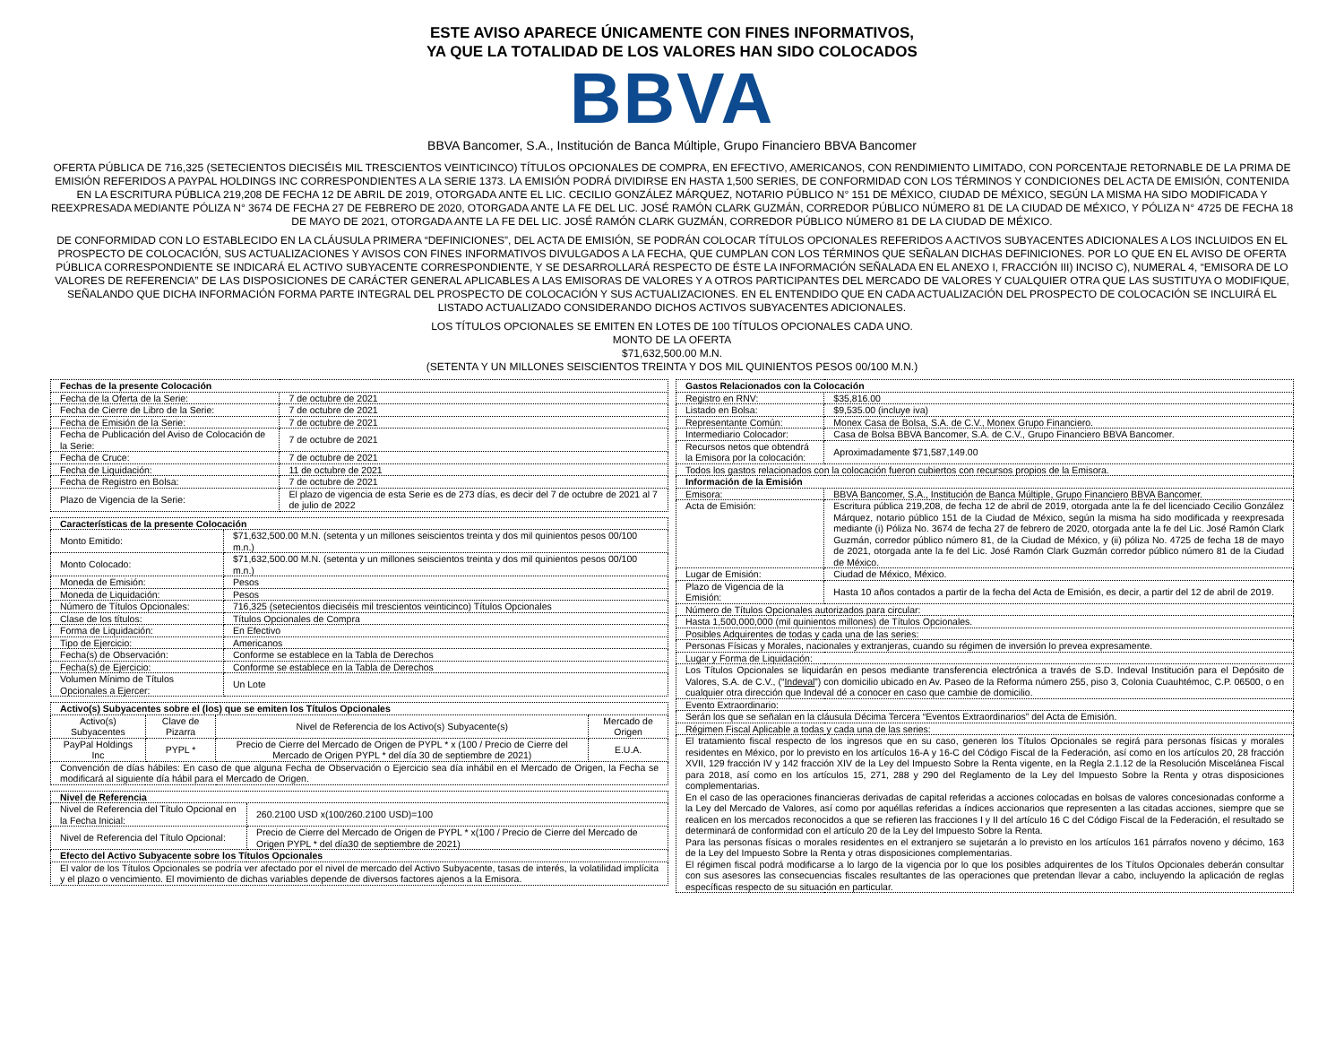ESTE AVISO APARECE ÚNICAMENTE CON FINES INFORMATIVOS,
YA QUE LA TOTALIDAD DE LOS VALORES HAN SIDO COLOCADOS
BBVA
BBVA Bancomer, S.A., Institución de Banca Múltiple, Grupo Financiero BBVA Bancomer
OFERTA PÚBLICA DE 716,325 (SETECIENTOS DIECISÉIS MIL TRESCIENTOS VEINTICINCO) TÍTULOS OPCIONALES DE COMPRA, EN EFECTIVO, AMERICANOS, CON RENDIMIENTO LIMITADO, CON PORCENTAJE RETORNABLE DE LA PRIMA DE EMISIÓN REFERIDOS A PAYPAL HOLDINGS INC CORRESPONDIENTES A LA SERIE 1373. LA EMISIÓN PODRÁ DIVIDIRSE EN HASTA 1,500 SERIES, DE CONFORMIDAD CON LOS TÉRMINOS Y CONDICIONES DEL ACTA DE EMISIÓN, CONTENIDA EN LA ESCRITURA PÚBLICA 219,208 DE FECHA 12 DE ABRIL DE 2019, OTORGADA ANTE EL LIC. CECILIO GONZÁLEZ MÁRQUEZ, NOTARIO PÚBLICO N° 151 DE MÉXICO, CIUDAD DE MÉXICO, SEGÚN LA MISMA HA SIDO MODIFICADA Y REEXPRESADA MEDIANTE PÓLIZA N° 3674 DE FECHA 27 DE FEBRERO DE 2020, OTORGADA ANTE LA FE DEL LIC. JOSÉ RAMÓN CLARK GUZMÁN, CORREDOR PÚBLICO NÚMERO 81 DE LA CIUDAD DE MÉXICO, Y PÓLIZA N° 4725 DE FECHA 18 DE MAYO DE 2021, OTORGADA ANTE LA FE DEL LIC. JOSÉ RAMÓN CLARK GUZMÁN, CORREDOR PÚBLICO NÚMERO 81 DE LA CIUDAD DE MÉXICO.
DE CONFORMIDAD CON LO ESTABLECIDO EN LA CLÁUSULA PRIMERA “DEFINICIONES”, DEL ACTA DE EMISIÓN, SE PODRÁN COLOCAR TÍTULOS OPCIONALES REFERIDOS A ACTIVOS SUBYACENTES ADICIONALES A LOS INCLUIDOS EN EL PROSPECTO DE COLOCACIÓN, SUS ACTUALIZACIONES Y AVISOS CON FINES INFORMATIVOS DIVULGADOS A LA FECHA, QUE CUMPLAN CON LOS TÉRMINOS QUE SEÑALAN DICHAS DEFINICIONES. POR LO QUE EN EL AVISO DE OFERTA PÚBLICA CORRESPONDIENTE SE INDICARÁ EL ACTIVO SUBYACENTE CORRESPONDIENTE, Y SE DESARROLLARÁ RESPECTO DE ÉSTE LA INFORMACIÓN SEÑALADA EN EL ANEXO I, FRACCIÓN III) INCISO C), NUMERAL 4, “EMISORA DE LO VALORES DE REFERENCIA” DE LAS DISPOSICIONES DE CARÁCTER GENERAL APLICABLES A LAS EMISORAS DE VALORES Y A OTROS PARTICIPANTES DEL MERCADO DE VALORES Y CUALQUIER OTRA QUE LAS SUSTITUYA O MODIFIQUE, SEÑALANDO QUE DICHA INFORMACIÓN FORMA PARTE INTEGRAL DEL PROSPECTO DE COLOCACIÓN Y SUS ACTUALIZACIONES. EN EL ENTENDIDO QUE EN CADA ACTUALIZACIÓN DEL PROSPECTO DE COLOCACIÓN SE INCLUIRÁ EL LISTADO ACTUALIZADO CONSIDERANDO DICHOS ACTIVOS SUBYACENTES ADICIONALES.
LOS TÍTULOS OPCIONALES SE EMITEN EN LOTES DE 100 TÍTULOS OPCIONALES CADA UNO.
MONTO DE LA OFERTA
$71,632,500.00 M.N.
(SETENTA Y UN MILLONES SEISCIENTOS TREINTA Y DOS MIL QUINIENTOS PESOS 00/100 M.N.)
| Fechas de la presente Colocación | |
| --- | --- |
| Fecha de la Oferta de la Serie: | 7 de octubre de 2021 |
| Fecha de Cierre de Libro de la Serie: | 7 de octubre de 2021 |
| Fecha de Emisión de la Serie: | 7 de octubre de 2021 |
| Fecha de Publicación del Aviso de Colocación de la Serie: | 7 de octubre de 2021 |
| Fecha de Cruce: | 7 de octubre de 2021 |
| Fecha de Liquidación: | 11 de octubre de 2021 |
| Fecha de Registro en Bolsa: | 7 de octubre de 2021 |
| Plazo de Vigencia de la Serie: | El plazo de vigencia de esta Serie es de 273 días, es decir del 7 de octubre de 2021 al 7 de julio de 2022 |
| Características de la presente Colocación | |
| --- | --- |
| Monto Emitido: | $71,632,500.00 M.N. (setenta y un millones seiscientos treinta y dos mil quinientos pesos 00/100 m.n.) |
| Monto Colocado: | $71,632,500.00 M.N. (setenta y un millones seiscientos treinta y dos mil quinientos pesos 00/100 m.n.) |
| Moneda de Emisión: | Pesos |
| Moneda de Liquidación: | Pesos |
| Número de Títulos Opcionales: | 716,325 (setecientos dieciséis mil trescientos veinticinco) Títulos Opcionales |
| Clase de los títulos: | Títulos Opcionales de Compra |
| Forma de Liquidación: | En Efectivo |
| Tipo de Ejercicio: | Americanos |
| Fecha(s) de Observación: | Conforme se establece en la Tabla de Derechos |
| Fecha(s) de Ejercicio: | Conforme se establece en la Tabla de Derechos |
| Volumen Mínimo de Títulos Opcionales a Ejercer: | Un Lote |
| Activo(s) Subyacentes sobre el (los) que se emiten los Títulos Opcionales | | | |
| --- | --- | --- | --- |
| Activo(s) Subyacentes | Clave de Pizarra | Nivel de Referencia de los Activo(s) Subyacente(s) | Mercado de Origen |
| PayPal Holdings Inc | PYPL * | Precio de Cierre del Mercado de Origen de PYPL * x (100 / Precio de Cierre del Mercado de Origen PYPL * del día 30 de septiembre de 2021) | E.U.A. |
| Convención de días hábiles: En caso de que alguna Fecha de Observación o Ejercicio sea día inhábil en el Mercado de Origen, la Fecha se modificará al siguiente día hábil para el Mercado de Origen. | | | |
| Nivel de Referencia | |
| --- | --- |
| Nivel de Referencia del Título Opcional en la Fecha Inicial: | 260.2100 USD x(100/260.2100 USD)=100 |
| Nivel de Referencia del Título Opcional: | Precio de Cierre del Mercado de Origen de PYPL * x(100 / Precio de Cierre del Mercado de Origen PYPL * del día30 de septiembre de 2021) |
| Efecto del Activo Subyacente sobre los Títulos Opcionales | |
| El valor de los Títulos Opcionales se podría ver afectado por el nivel de mercado del Activo Subyacente, tasas de interés, la volatilidad implícita y el plazo o vencimiento. El movimiento de dichas variables depende de diversos factores ajenos a la Emisora. | |
| Gastos Relacionados con la Colocación | |
| --- | --- |
| Registro en RNV: | $35,816.00 |
| Listado en Bolsa: | $9,535.00 (incluye iva) |
| Representante Común: | Monex Casa de Bolsa, S.A. de C.V., Monex Grupo Financiero. |
| Intermediario Colocador: | Casa de Bolsa BBVA Bancomer, S.A. de C.V., Grupo Financiero BBVA Bancomer. |
| Recursos netos que obtendrá la Emisora por la colocación: | Aproximadamente $71,587,149.00 |
| Todos los gastos relacionados con la colocación fueron cubiertos con recursos propios de la Emisora. | |
| Información de la Emisión | |
| Emisora: | BBVA Bancomer, S.A., Institución de Banca Múltiple, Grupo Financiero BBVA Bancomer. |
| Acta de Emisión: | Escritura pública 219,208, de fecha 12 de abril de 2019, otorgada ante la fe del licenciado Cecilio González Márquez, notario público 151 de la Ciudad de México, según la misma ha sido modificada y reexpresada mediante (i) Póliza No. 3674 de fecha 27 de febrero de 2020, otorgada ante la fe del Lic. José Ramón Clark Guzmán, corredor público número 81, de la Ciudad de México, y (ii) póliza No. 4725 de fecha 18 de mayo de 2021, otorgada ante la fe del Lic. José Ramón Clark Guzmán corredor público número 81 de la Ciudad de México. |
| Lugar de Emisión: | Ciudad de México, México. |
| Plazo de Vigencia de la Emisión: | Hasta 10 años contados a partir de la fecha del Acta de Emisión, es decir, a partir del 12 de abril de 2019. |
| Número de Títulos Opcionales autorizados para circular: | |
| Hasta 1,500,000,000 (mil quinientos millones) de Títulos Opcionales. | |
| Posibles Adquirentes de todas y cada una de las series: | |
| Personas Físicas y Morales, nacionales y extranjeras, cuando su régimen de inversión lo prevea expresamente. | |
| Lugar y Forma de Liquidación: | |
| Los Títulos Opcionales se liquidarán en pesos mediante transferencia electrónica a través de S.D. Indeval Institución para el Depósito de Valores, S.A. de C.V., (“ Indeval ”) con domicilio ubicado en Av. Paseo de la Reforma número 255, piso 3, Colonia Cuauhtémoc, C.P. 06500, o en cualquier otra dirección que Indeval dé a conocer en caso que cambie de domicilio. | |
| Evento Extraordinario: | |
| Serán los que se señalan en la cláusula Décima Tercera “Eventos Extraordinarios” del Acta de Emisión. | |
| Régimen Fiscal Aplicable a todas y cada una de las series: | |
| El tratamiento fiscal respecto de los ingresos que en su caso, generen los Títulos Opcionales se regirá para personas físicas y morales residentes en México, por lo previsto en los artículos 16-A y 16-C del Código Fiscal de la Federación, así como en los artículos 20, 28 fracción XVII, 129 fracción IV y 142 fracción XIV de la Ley del Impuesto Sobre la Renta vigente, en la Regla 2.1.12 de la Resolución Miscelánea Fiscal para 2018, así como en los artículos 15, 271, 288 y 290 del Reglamento de la Ley del Impuesto Sobre la Renta y otras disposiciones complementarias. En el caso de las operaciones financieras derivadas de capital referidas a acciones colocadas en bolsas de valores concesionadas conforme a la Ley del Mercado de Valores, así como por aquéllas referidas a índices accionarios que representen a las citadas acciones, siempre que se realicen en los mercados reconocidos a que se refieren las fracciones I y II del artículo 16 C del Código Fiscal de la Federación, el resultado se determinará de conformidad con el artículo 20 de la Ley del Impuesto Sobre la Renta. Para las personas físicas o morales residentes en el extranjero se sujetarán a lo previsto en los artículos 161 párrafos noveno y décimo, 163 de la Ley del Impuesto Sobre la Renta y otras disposiciones complementarias. El régimen fiscal podrá modificarse a lo largo de la vigencia por lo que los posibles adquirentes de los Títulos Opcionales deberán consultar con sus asesores las consecuencias fiscales resultantes de las operaciones que pretendan llevar a cabo, incluyendo la aplicación de reglas específicas respecto de su situación en particular. | |